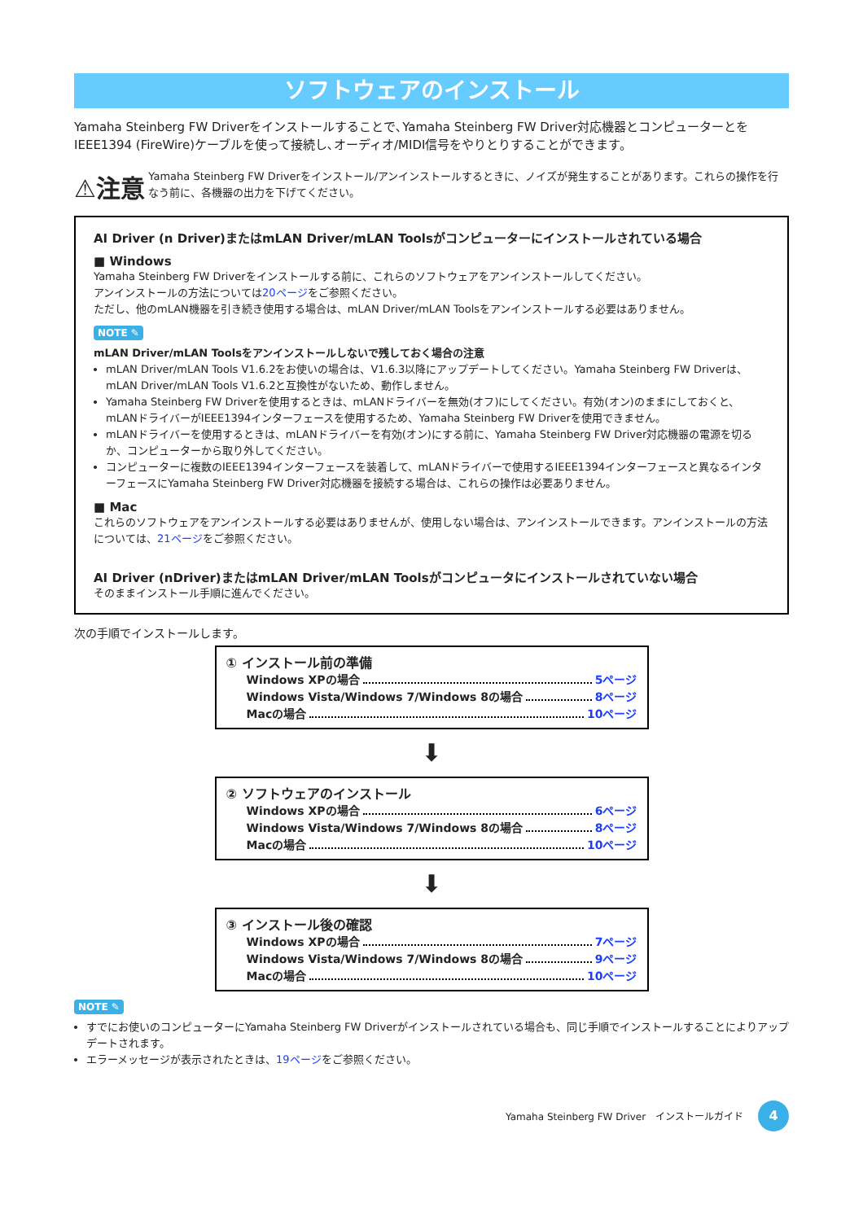ソフトウェアのインストール
Yamaha Steinberg FW Driverをインストールすることで､Yamaha Steinberg FW Driver対応機器とコンピューターとを IEEE1394 (FireWire)ケーブルを使って接続し､オーディオ/MIDI信号をやりとりすることができます。
⚠注意
Yamaha Steinberg FW Driverをインストール/アンインストールするときに、ノイズが発生することがあります。これらの操作を行なう前に、各機器の出力を下げてください。
AI Driver (n Driver)またはmLAN Driver/mLAN Toolsがコンピューターにインストールされている場合
■ Windows
Yamaha Steinberg FW Driverをインストールする前に、これらのソフトウェアをアンインストールしてください。
アンインストールの方法については20ページをご参照ください。
ただし、他のmLAN機器を引き続き使用する場合は、mLAN Driver/mLAN Toolsをアンインストールする必要はありません。
NOTE ✎
mLAN Driver/mLAN Toolsをアンインストールしないで残しておく場合の注意
mLAN Driver/mLAN Tools V1.6.2をお使いの場合は、V1.6.3以降にアップデートしてください。Yamaha Steinberg FW Driverは、mLAN Driver/mLAN Tools V1.6.2と互換性がないため、動作しません。
Yamaha Steinberg FW Driverを使用するときは、mLANドライバーを無効(オフ)にしてください。有効(オン)のままにしておくと、mLANドライバーがIEEE1394インターフェースを使用するため、Yamaha Steinberg FW Driverを使用できません。
mLANドライバーを使用するときは、mLANドライバーを有効(オン)にする前に、Yamaha Steinberg FW Driver対応機器の電源を切るか、コンピューターから取り外してください。
コンピューターに複数のIEEE1394インターフェースを装着して、mLANドライバーで使用するIEEE1394インターフェースと異なるインターフェースにYamaha Steinberg FW Driver対応機器を接続する場合は、これらの操作は必要ありません。
■ Mac
これらのソフトウェアをアンインストールする必要はありませんが、使用しない場合は、アンインストールできます。アンインストールの方法については、21ページをご参照ください。
AI Driver (nDriver)またはmLAN Driver/mLAN Toolsがコンピュータにインストールされていない場合
そのままインストール手順に進んでください。
次の手順でインストールします。
① インストール前の準備
Windows XPの場合 5ページ
Windows Vista/Windows 7/Windows 8の場合 8ページ
Macの場合 10ページ
⬇
② ソフトウェアのインストール
Windows XPの場合 6ページ
Windows Vista/Windows 7/Windows 8の場合 8ページ
Macの場合 10ページ
⬇
③ インストール後の確認
Windows XPの場合 7ページ
Windows Vista/Windows 7/Windows 8の場合 9ページ
Macの場合 10ページ
NOTE ✎
すでにお使いのコンピューターにYamaha Steinberg FW Driverがインストールされている場合も、同じ手順でインストールすることによりアップデートされます。
エラーメッセージが表示されたときは、19ページをご参照ください。
Yamaha Steinberg FW Driver　インストールガイド 4